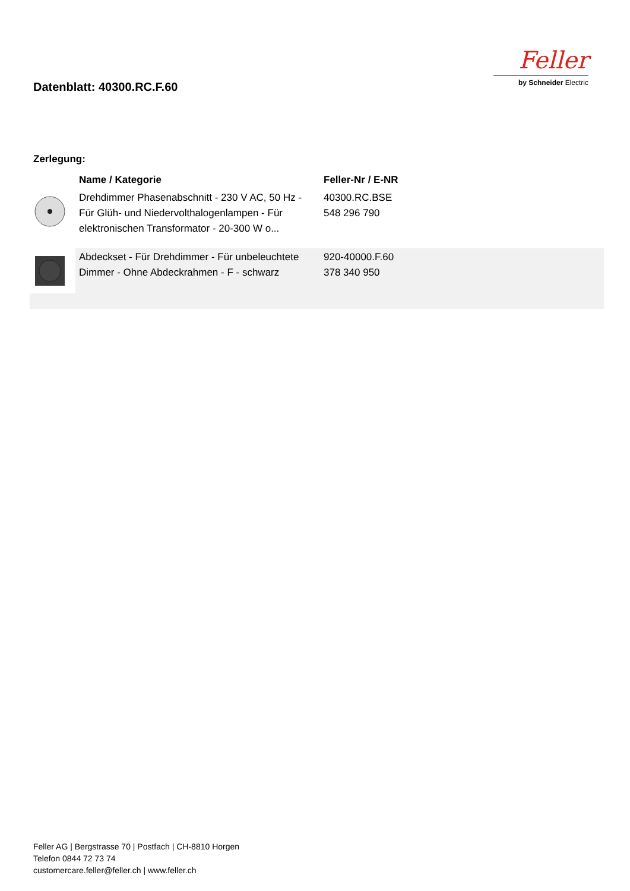Datenblatt: 40300.RC.F.60
Feller
by Schneider Electric
Zerlegung:
| | Name / Kategorie | Feller-Nr / E-NR | |
| --- | --- | --- | --- |
| | Drehdimmer Phasenabschnitt - 230 V AC, 50 Hz - Für Glüh- und Niedervolthalogenlampen - Für elektronischen Transformator - 20-300 W o... | 40300.RC.BSE 548 296 790 | |
| | Abdeckset - Für Drehdimmer - Für unbeleuchtete Dimmer - Ohne Abdeckrahmen - F - schwarz | 920-40000.F.60 378 340 950 | |
Feller AG | Bergstrasse 70 | Postfach | CH-8810 Horgen
Telefon 0844 72 73 74
customercare.feller@feller.ch | www.feller.ch